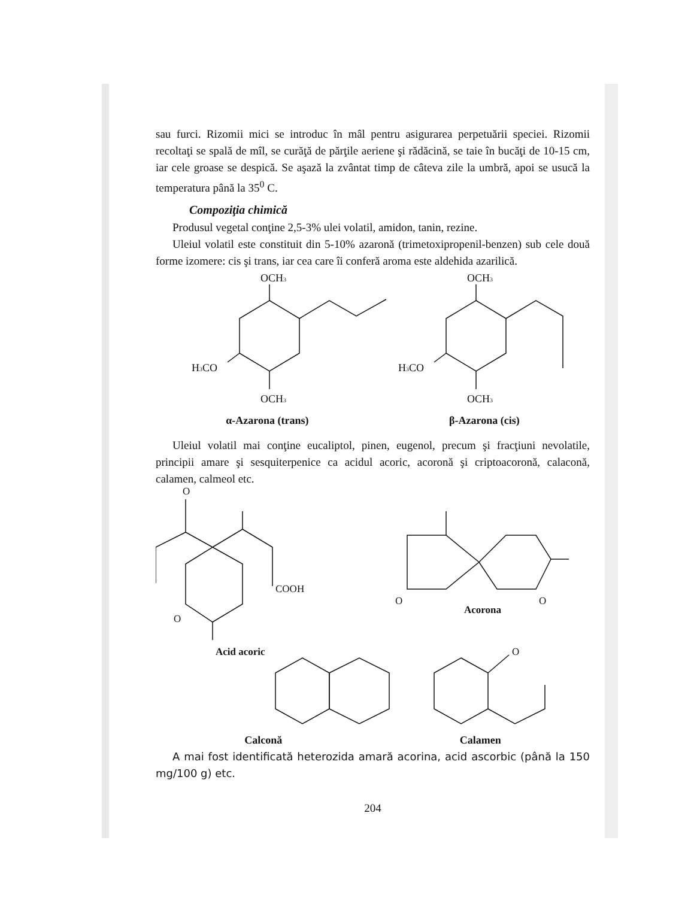sau furci. Rizomii mici se introduc în mâl pentru asigurarea perpetuării speciei. Rizomii recoltaţi se spală de mîl, se curăţă de părţile aeriene şi rădăcină, se taie în bucăţi de 10-15 cm, iar cele groase se despică. Se aşază la zvântat timp de câteva zile la umbră, apoi se usucă la temperatura până la 35<sup>0</sup> C.
Compoziţia chimică
Produsul vegetal conţine 2,5-3% ulei volatil, amidon, tanin, rezine.
Uleiul volatil este constituit din 5-10% azaronă (trimetoxipropenil-benzen) sub cele două forme izomere: cis şi trans, iar cea care îi conferă aroma este aldehida azarilică.
OCH3
OCH3
H3CO
H3CO
OCH3
OCH3
α-Azarona (trans) β-Azarona (cis)
Uleiul volatil mai conţine eucaliptol, pinen, eugenol, precum şi fracţiuni nevolatile, principii amare şi sesquiterpenice ca acidul acoric, acoronă şi criptoacoronă, calaconă, calamen, calmeol etc.
O
COOH
O
Acid acoric
O
O
Acorona
O
Calconă Calamen
A mai fost identificată heterozida amară acorina, acid ascorbic (până la 150 mg/100 g) etc.
204